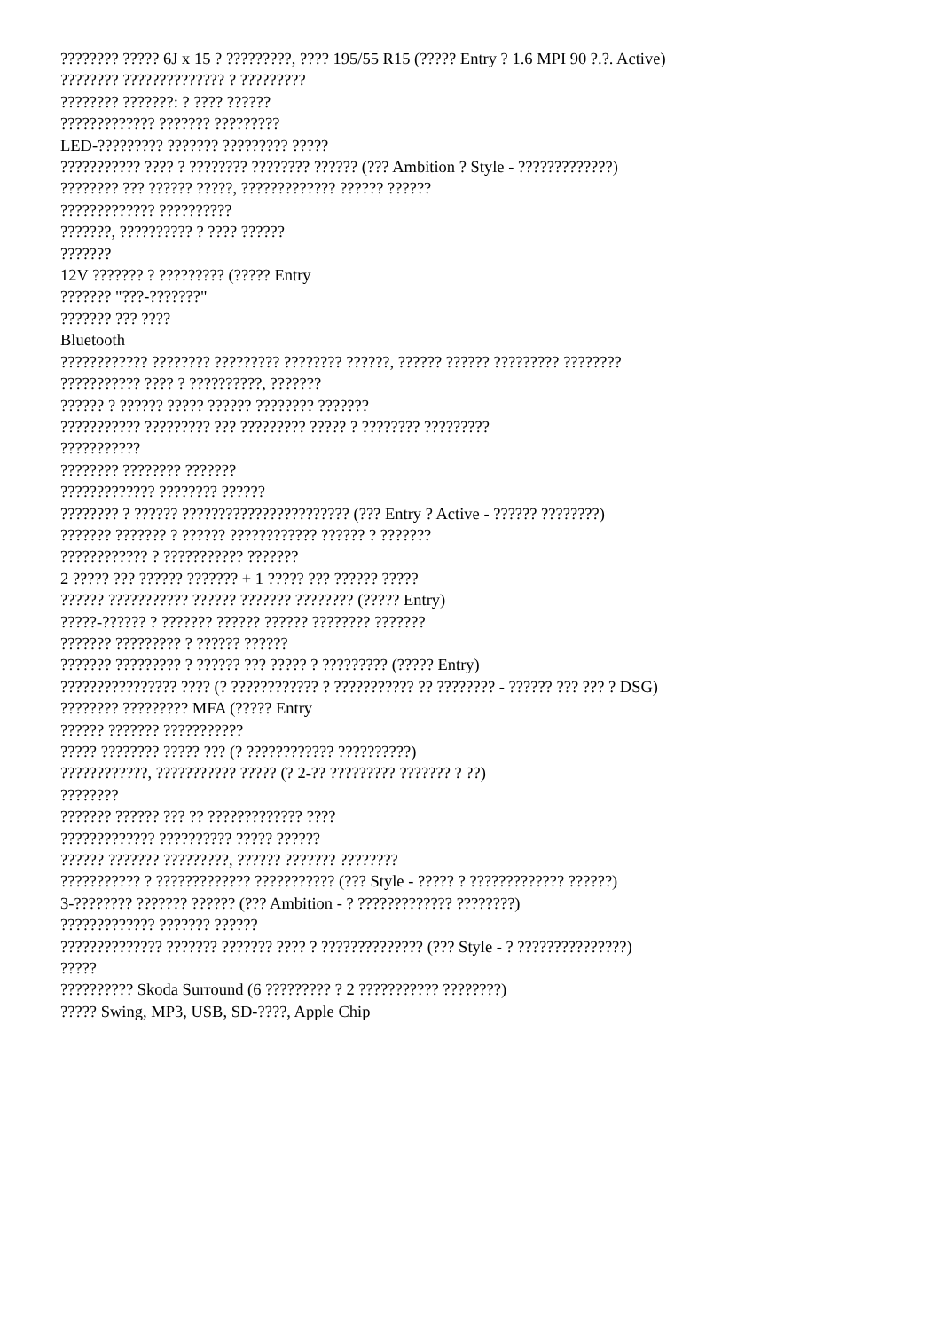???????? ????? 6J x 15 ? ?????????, ???? 195/55 R15 (????? Entry ? 1.6 MPI 90 ?.?. Active)
???????? ?????????????? ? ?????????
???????? ???????: ? ???? ??????
????????????? ??????? ?????????
LED-????????? ??????? ????????? ?????
??????????? ???? ? ???????? ???????? ?????? (??? Ambition ? Style - ?????????????)
???????? ??? ?????? ?????, ????????????? ?????? ??????
????????????? ??????????
???????, ?????????? ? ???? ??????
???????
12V ??????? ? ????????? (????? Entry
??????? "???-???????"
??????? ??? ????
Bluetooth
???????????? ???????? ????????? ???????? ??????, ?????? ?????? ????????? ????????
??????????? ???? ? ??????????, ???????
?????? ? ?????? ????? ?????? ???????? ???????
??????????? ????????? ??? ????????? ????? ? ???????? ?????????
???????????
???????? ???????? ???????
????????????? ???????? ??????
???????? ? ?????? ??????????????????????? (??? Entry ? Active - ?????? ????????)
??????? ??????? ? ?????? ???????????? ?????? ? ???????
???????????? ? ??????????? ???????
2 ????? ??? ?????? ??????? + 1 ????? ??? ?????? ?????
?????? ??????????? ?????? ??????? ???????? (????? Entry)
?????-?????? ? ??????? ?????? ?????? ???????? ???????
??????? ????????? ? ?????? ??????
??????? ????????? ? ?????? ??? ????? ? ????????? (????? Entry)
???????????????? ???? (? ???????????? ? ??????????? ?? ???????? - ?????? ??? ??? ? DSG)
???????? ????????? MFA (????? Entry
?????? ??????? ???????????
????? ???????? ????? ??? (? ???????????? ??????????)
????????????, ??????????? ????? (? 2-?? ????????? ??????? ? ??)
????????
??????? ?????? ??? ?? ????????????? ????
????????????? ?????????? ????? ??????
?????? ??????? ?????????, ?????? ??????? ????????
??????????? ? ????????????? ??????????? (??? Style - ????? ? ????????????? ??????)
3-???????? ??????? ?????? (??? Ambition - ? ????????????? ????????)
????????????? ??????? ??????
?????????????? ??????? ??????? ???? ? ?????????????? (??? Style - ? ???????????????)
?????
?????????? Skoda Surround (6 ????????? ? 2 ??????????? ????????)
????? Swing, MP3, USB, SD-????, Apple Chip